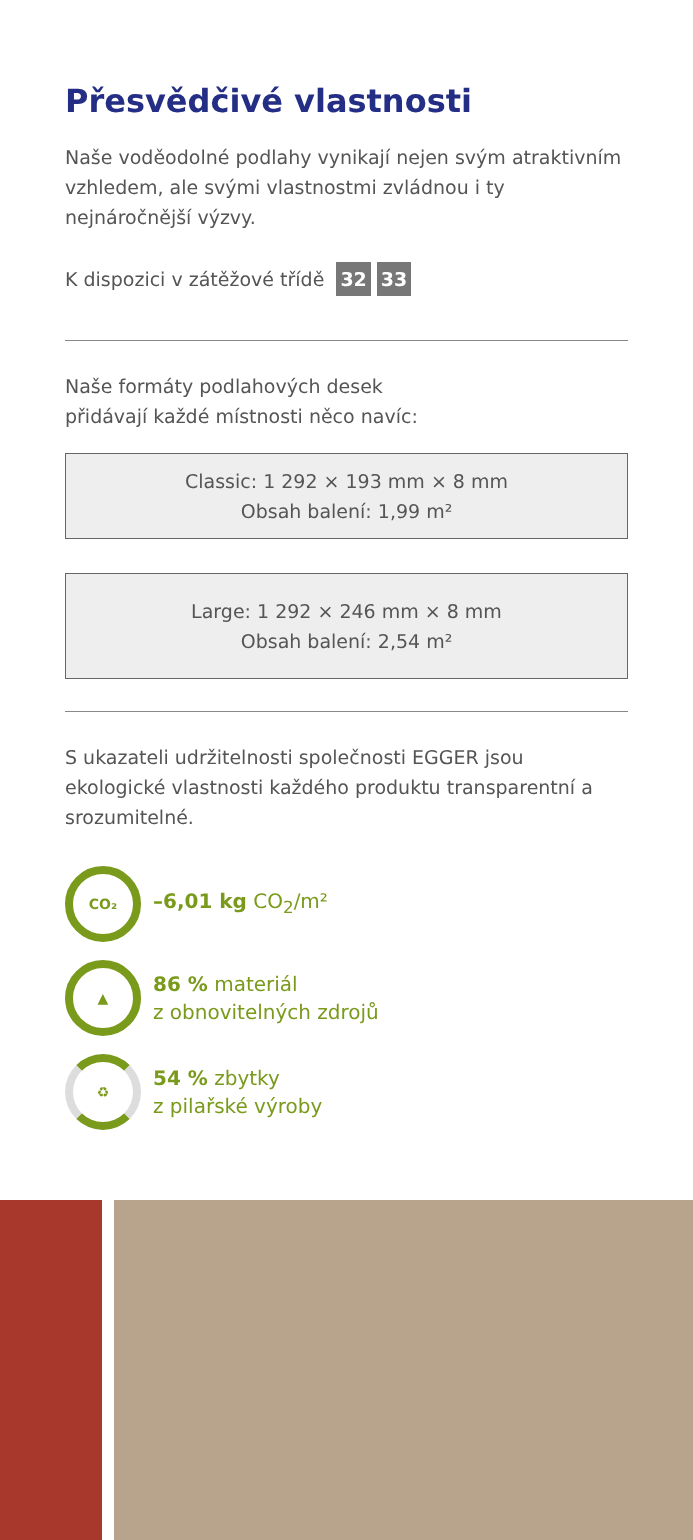Přesvědčivé vlastnosti
Naše voděodolné podlahy vynikají nejen svým atraktivním vzhledem, ale svými vlastnostmi zvládnou i ty nejnáročnější výzvy.
K dispozici v zátěžové třídě 32 33
Naše formáty podlahových desek
přidávají každé místnosti něco navíc:
Classic: 1 292 × 193 mm × 8 mm
Obsah balení: 1,99 m²
Large: 1 292 × 246 mm × 8 mm
Obsah balení: 2,54 m²
S ukazateli udržitelnosti společnosti EGGER jsou ekologické vlastnosti každého produktu transparentní a srozumitelné.
CO₂
–6,01 kg CO<sub>2</sub>/m²
▲
86 % materiál
z obnovitelných zdrojů
♻
54 % zbytky
z pilařské výroby